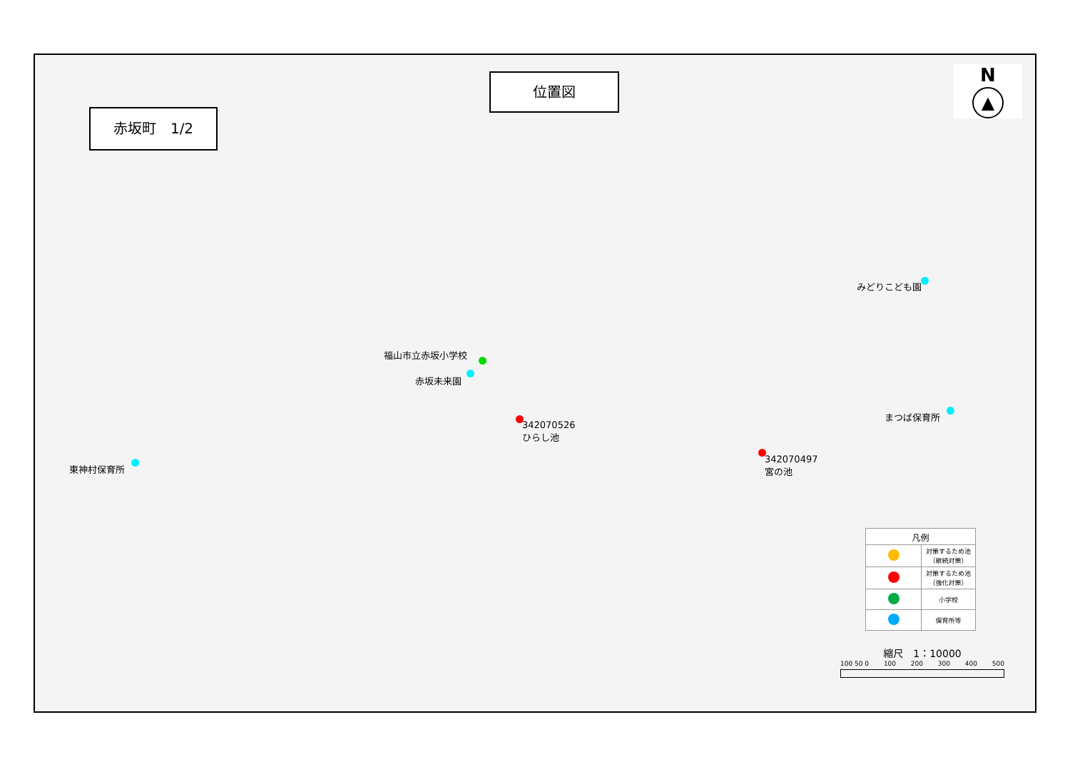赤坂町　1/2
位置図
N
▲
福山市立赤坂小学校
赤坂未来園
東神村保育所
342070526
ひらし池
342070497
宮の池
みどりこども園
まつば保育所
| 凡例 | |
| | 対策するため池 （継続対策） |
| | 対策するため池 （強化対策） |
| | 小学校 |
| | 保育所等 |
縮尺　1：10000
100 50 0 100 200 300 400 500